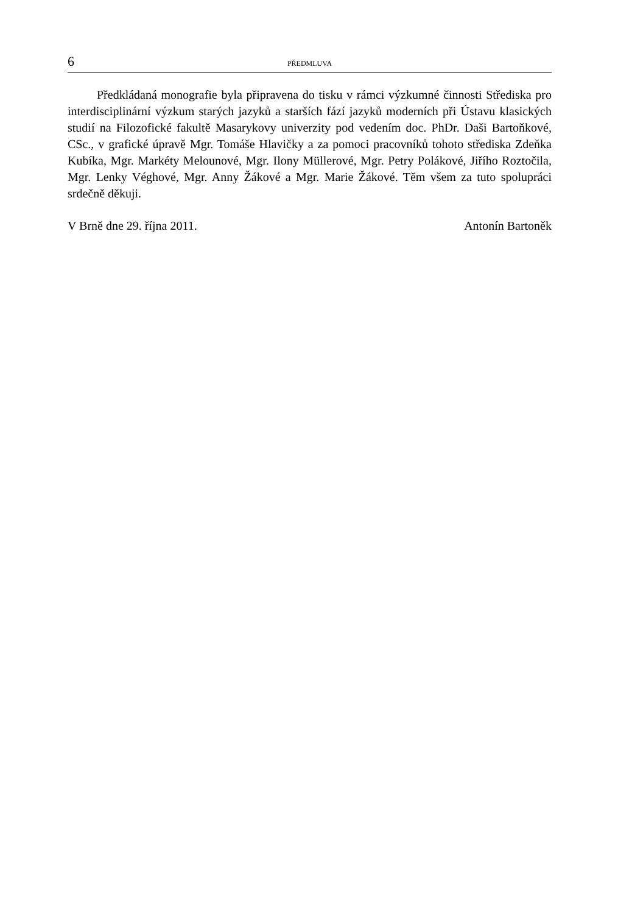6 PŘEDMLUVA
Předkládaná monografie byla připravena do tisku v rámci výzkumné činnosti Střediska pro interdisciplinární výzkum starých jazyků a starších fází jazyků moderních při Ústavu klasických studií na Filozofické fakultě Masarykovy univerzity pod vedením doc. PhDr. Daši Bartoňkové, CSc., v grafické úpravě Mgr. Tomáše Hlavičky a za pomoci pracovníků tohoto střediska Zdeňka Kubíka, Mgr. Markéty Melounové, Mgr. Ilony Müllerové, Mgr. Petry Polákové, Jiřího Roztočila, Mgr. Lenky Véghové, Mgr. Anny Žákové a Mgr. Marie Žákové. Těm všem za tuto spolupráci srdečně děkuji.
V Brně dne 29. října 2011. Antonín Bartoněk